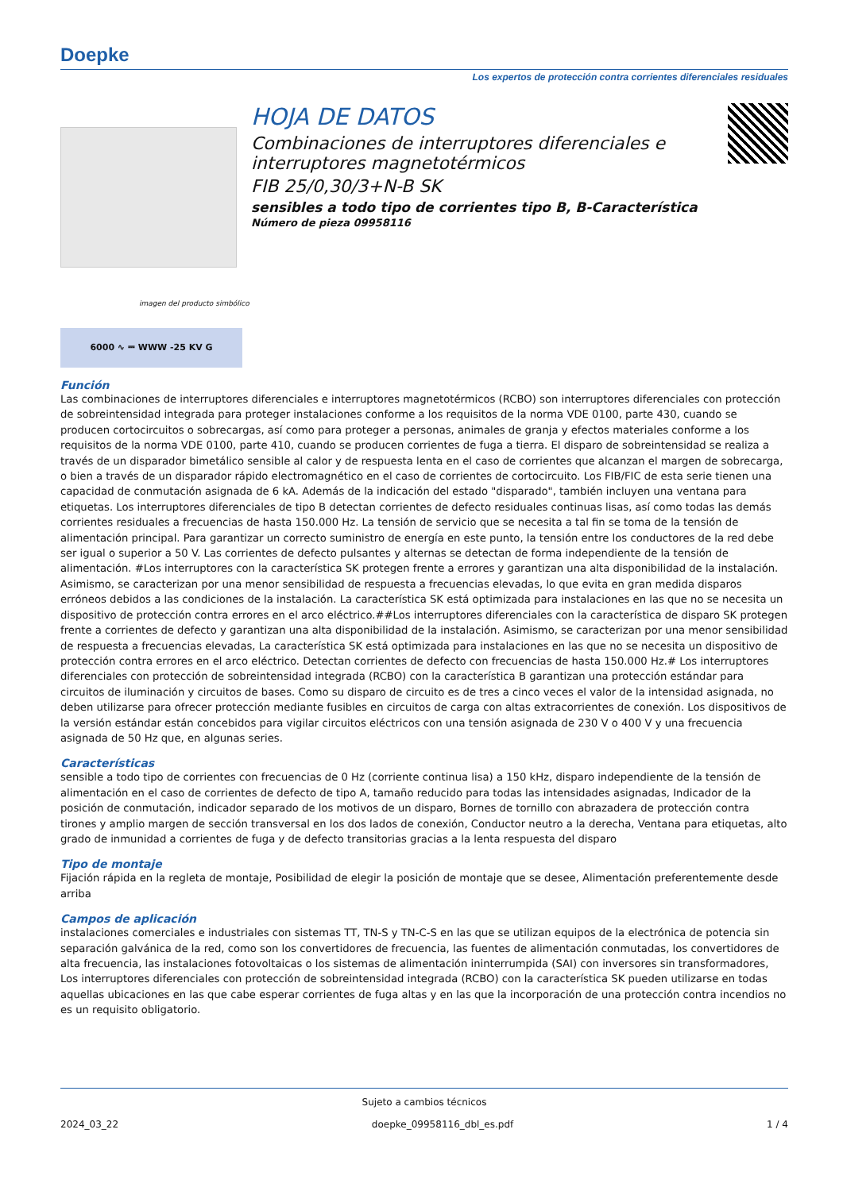Doepke
Los expertos de protección contra corrientes diferenciales residuales
HOJA DE DATOS
Combinaciones de interruptores diferenciales e interruptores magnetotérmicos
FIB 25/0,30/3+N-B SK
sensibles a todo tipo de corrientes tipo B, B-Característica
Número de pieza 09958116
imagen del producto simbólico
6000 ∿ ⎓ WWW -25 KV G
Función
Las combinaciones de interruptores diferenciales e interruptores magnetotérmicos (RCBO) son interruptores diferenciales con protección de sobreintensidad integrada para proteger instalaciones conforme a los requisitos de la norma VDE 0100, parte 430, cuando se producen cortocircuitos o sobrecargas, así como para proteger a personas, animales de granja y efectos materiales conforme a los requisitos de la norma VDE 0100, parte 410, cuando se producen corrientes de fuga a tierra. El disparo de sobreintensidad se realiza a través de un disparador bimetálico sensible al calor y de respuesta lenta en el caso de corrientes que alcanzan el margen de sobrecarga, o bien a través de un disparador rápido electromagnético en el caso de corrientes de cortocircuito. Los FIB/FIC de esta serie tienen una capacidad de conmutación asignada de 6 kA. Además de la indicación del estado "disparado", también incluyen una ventana para etiquetas. Los interruptores diferenciales de tipo B detectan corrientes de defecto residuales continuas lisas, así como todas las demás corrientes residuales a frecuencias de hasta 150.000 Hz. La tensión de servicio que se necesita a tal fin se toma de la tensión de alimentación principal. Para garantizar un correcto suministro de energía en este punto, la tensión entre los conductores de la red debe ser igual o superior a 50 V. Las corrientes de defecto pulsantes y alternas se detectan de forma independiente de la tensión de alimentación. #Los interruptores con la característica SK protegen frente a errores y garantizan una alta disponibilidad de la instalación. Asimismo, se caracterizan por una menor sensibilidad de respuesta a frecuencias elevadas, lo que evita en gran medida disparos erróneos debidos a las condiciones de la instalación. La característica SK está optimizada para instalaciones en las que no se necesita un dispositivo de protección contra errores en el arco eléctrico.##Los interruptores diferenciales con la característica de disparo SK protegen frente a corrientes de defecto y garantizan una alta disponibilidad de la instalación. Asimismo, se caracterizan por una menor sensibilidad de respuesta a frecuencias elevadas, La característica SK está optimizada para instalaciones en las que no se necesita un dispositivo de protección contra errores en el arco eléctrico. Detectan corrientes de defecto con frecuencias de hasta 150.000 Hz.# Los interruptores diferenciales con protección de sobreintensidad integrada (RCBO) con la característica B garantizan una protección estándar para circuitos de iluminación y circuitos de bases. Como su disparo de circuito es de tres a cinco veces el valor de la intensidad asignada, no deben utilizarse para ofrecer protección mediante fusibles en circuitos de carga con altas extracorrientes de conexión. Los dispositivos de la versión estándar están concebidos para vigilar circuitos eléctricos con una tensión asignada de 230 V o 400 V y una frecuencia asignada de 50 Hz que, en algunas series.
Características
sensible a todo tipo de corrientes con frecuencias de 0 Hz (corriente continua lisa) a 150 kHz, disparo independiente de la tensión de alimentación en el caso de corrientes de defecto de tipo A, tamaño reducido para todas las intensidades asignadas, Indicador de la posición de conmutación, indicador separado de los motivos de un disparo, Bornes de tornillo con abrazadera de protección contra tirones y amplio margen de sección transversal en los dos lados de conexión, Conductor neutro a la derecha, Ventana para etiquetas, alto grado de inmunidad a corrientes de fuga y de defecto transitorias gracias a la lenta respuesta del disparo
Tipo de montaje
Fijación rápida en la regleta de montaje, Posibilidad de elegir la posición de montaje que se desee, Alimentación preferentemente desde arriba
Campos de aplicación
instalaciones comerciales e industriales con sistemas TT, TN-S y TN-C-S en las que se utilizan equipos de la electrónica de potencia sin separación galvánica de la red, como son los convertidores de frecuencia, las fuentes de alimentación conmutadas, los convertidores de alta frecuencia, las instalaciones fotovoltaicas o los sistemas de alimentación ininterrumpida (SAI) con inversores sin transformadores, Los interruptores diferenciales con protección de sobreintensidad integrada (RCBO) con la característica SK pueden utilizarse en todas aquellas ubicaciones en las que cabe esperar corrientes de fuga altas y en las que la incorporación de una protección contra incendios no es un requisito obligatorio.
Sujeto a cambios técnicos
2024_03_22 doepke_09958116_dbl_es.pdf 1 / 4